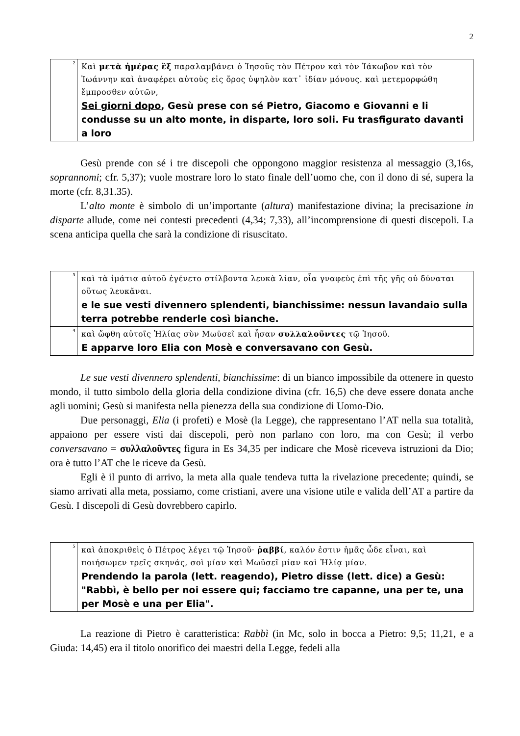2
| <sup>2</sup> | Καὶ μετὰ ἡμέρας ἓξ παραλαμβάνει ὁ Ἰησοῦς τὸν Πέτρον καὶ τὸν Ἰάκωβον καὶ τὸν Ἰωάννην καὶ ἀναφέρει αὐτοὺς εἰς ὄρος ὑψηλὸν κατ᾽ ἰδίαν μόνους. καὶ μετεμορφώθη ἔμπροσθεν αὐτῶν, Sei giorni dopo , Gesù prese con sé Pietro, Giacomo e Giovanni e li condusse su un alto monte, in disparte, loro soli. Fu trasfigurato davanti a loro |
Gesù prende con sé i tre discepoli che oppongono maggior resistenza al messaggio (3,16s, soprannomi; cfr. 5,37); vuole mostrare loro lo stato finale dell’uomo che, con il dono di sé, supera la morte (cfr. 8,31.35).
L’alto monte è simbolo di un’importante (altura) manifestazione divina; la precisazione in disparte allude, come nei contesti precedenti (4,34; 7,33), all’incomprensione di questi discepoli. La scena anticipa quella che sarà la condizione di risuscitato.
| <sup>3</sup> | καὶ τὰ ἱμάτια αὐτοῦ ἐγένετο στίλβοντα λευκὰ λίαν, οἷα γναφεὺς ἐπὶ τῆς γῆς οὐ δύναται οὕτως λευκᾶναι. e le sue vesti divennero splendenti, bianchissime: nessun lavandaio sulla terra potrebbe renderle così bianche. |
| <sup>4</sup> | καὶ ὤφθη αὐτοῖς Ἠλίας σὺν Μωϋσεῖ καὶ ἦσαν συλλαλοῦντες τῷ Ἰησοῦ. E apparve loro Elia con Mosè e conversavano con Gesù. |
Le sue vesti divennero splendenti, bianchissime: di un bianco impossibile da ottenere in questo mondo, il tutto simbolo della gloria della condizione divina (cfr. 16,5) che deve essere donata anche agli uomini; Gesù si manifesta nella pienezza della sua condizione di Uomo-Dio.
Due personaggi, Elia (i profeti) e Mosè (la Legge), che rappresentano l’AT nella sua totalità, appaiono per essere visti dai discepoli, però non parlano con loro, ma con Gesù; il verbo conversavano = συλλαλοῦντες figura in Es 34,35 per indicare che Mosè riceveva istruzioni da Dio; ora è tutto l’AT che le riceve da Gesù.
Egli è il punto di arrivo, la meta alla quale tendeva tutta la rivelazione precedente; quindi, se siamo arrivati alla meta, possiamo, come cristiani, avere una visione utile e valida dell’AT a partire da Gesù. I discepoli di Gesù dovrebbero capirlo.
| <sup>5</sup> | καὶ ἀποκριθεὶς ὁ Πέτρος λέγει τῷ Ἰησοῦ· ῥαββί , καλόν ἐστιν ἡμᾶς ὧδε εἶναι, καὶ ποιήσωμεν τρεῖς σκηνάς, σοὶ μίαν καὶ Μωϋσεῖ μίαν καὶ Ἠλίᾳ μίαν. Prendendo la parola (lett. reagendo), Pietro disse (lett. dice) a Gesù: "Rabbì, è bello per noi essere qui; facciamo tre capanne, una per te, una per Mosè e una per Elia". |
La reazione di Pietro è caratteristica: Rabbì (in Mc, solo in bocca a Pietro: 9,5; 11,21, e a Giuda: 14,45) era il titolo onorifico dei maestri della Legge, fedeli alla